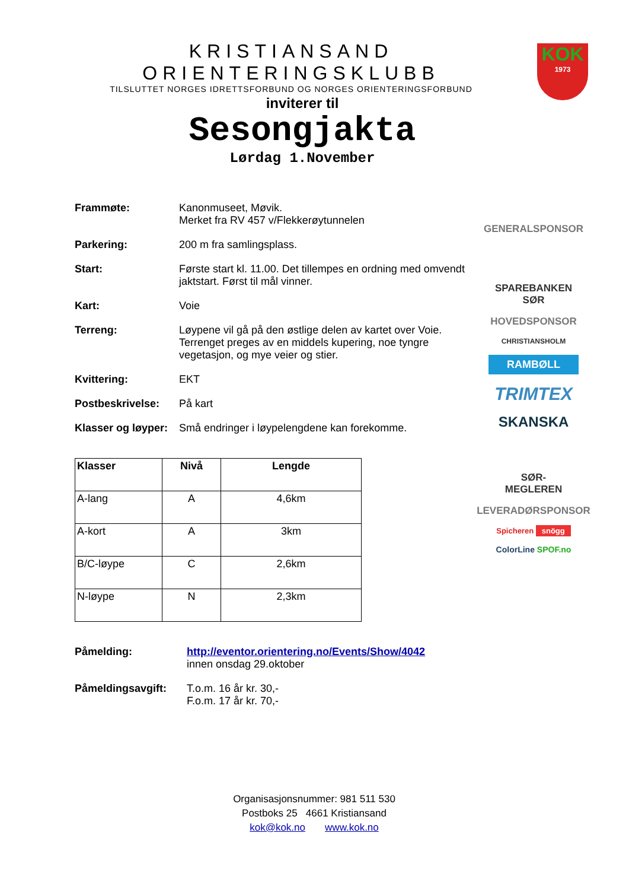KRISTIANSAND ORIENTERINGSKLUBB
TILSLUTTET NORGES IDRETTSFORBUND OG NORGES ORIENTERINGSFORBUND
KOK
1973
inviterer til
Sesongjakta
Lørdag 1.November
Frammøte: Kanonmuseet, Møvik.
Merket fra RV 457 v/Flekkerøytunnelen
Parkering: 200 m fra samlingsplass.
Start: Første start kl. 11.00. Det tillempes en ordning med omvendt jaktstart. Først til mål vinner.
Kart: Voie
Terreng: Løypene vil gå på den østlige delen av kartet over Voie. Terrenget preges av en middels kupering, noe tyngre vegetasjon, og mye veier og stier.
Kvittering: EKT
Postbeskrivelse: På kart
Klasser og løyper:
Små endringer i løypelengdene kan forekomme.
| Klasser | Nivå | Lengde |
| --- | --- | --- |
| A-lang | A | 4,6km |
| A-kort | A | 3km |
| B/C-løype | C | 2,6km |
| N-løype | N | 2,3km |
Påmelding: http://eventor.orientering.no/Events/Show/4042
innen onsdag 29.oktober
Påmeldingsavgift: T.o.m. 16 år kr. 30,-
F.o.m. 17 år kr. 70,-
GENERALSPONSOR
SPAREBANKEN
SØR
HOVEDSPONSOR
CHRISTIANSHOLM
RAMBØLL
TRIMTEX
SKANSKA
SØR-
MEGLEREN
LEVERADØRSPONSOR
Spicheren snögg
ColorLine SPOF.no
Organisasjonsnummer: 981 511 530
Postboks 25 4661 Kristiansand
kok@kok.no www.kok.no